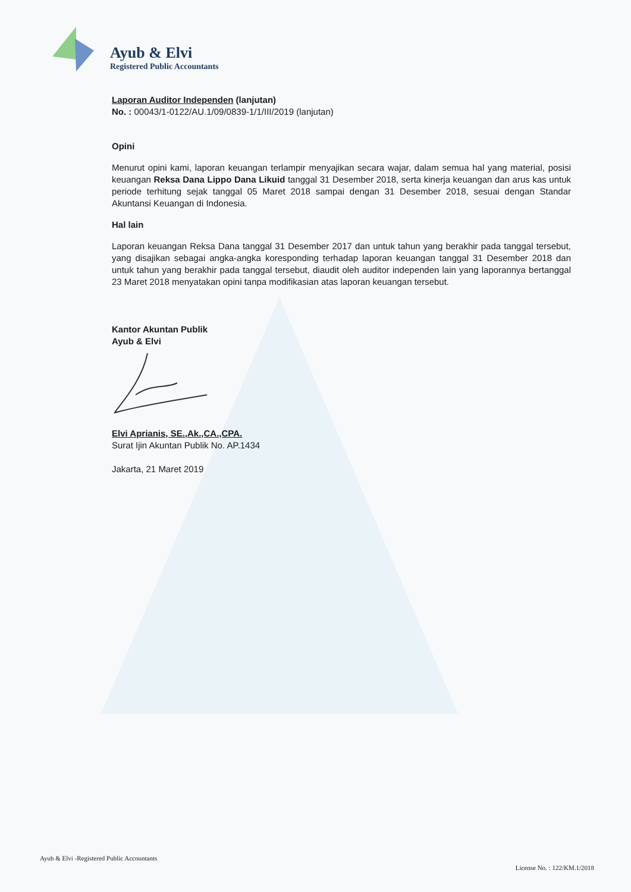Ayub & Elvi
Registered Public Accountants
Laporan Auditor Independen (lanjutan)
No. : 00043/1-0122/AU.1/09/0839-1/1/III/2019 (lanjutan)
Opini
Menurut opini kami, laporan keuangan terlampir menyajikan secara wajar, dalam semua hal yang material, posisi keuangan Reksa Dana Lippo Dana Likuid tanggal 31 Desember 2018, serta kinerja keuangan dan arus kas untuk periode terhitung sejak tanggal 05 Maret 2018 sampai dengan 31 Desember 2018, sesuai dengan Standar Akuntansi Keuangan di Indonesia.
Hal lain
Laporan keuangan Reksa Dana tanggal 31 Desember 2017 dan untuk tahun yang berakhir pada tanggal tersebut, yang disajikan sebagai angka-angka koresponding terhadap laporan keuangan tanggal 31 Desember 2018 dan untuk tahun yang berakhir pada tanggal tersebut, diaudit oleh auditor independen lain yang laporannya bertanggal 23 Maret 2018 menyatakan opini tanpa modifikasian atas laporan keuangan tersebut.
Kantor Akuntan Publik
Ayub & Elvi
Elvi Aprianis, SE.,Ak.,CA.,CPA.
Surat Ijin Akuntan Publik No. AP.1434
Jakarta, 21 Maret 2019
Ayub & Elvi -Registered Public Accountants License No. : 122/KM.1/2018